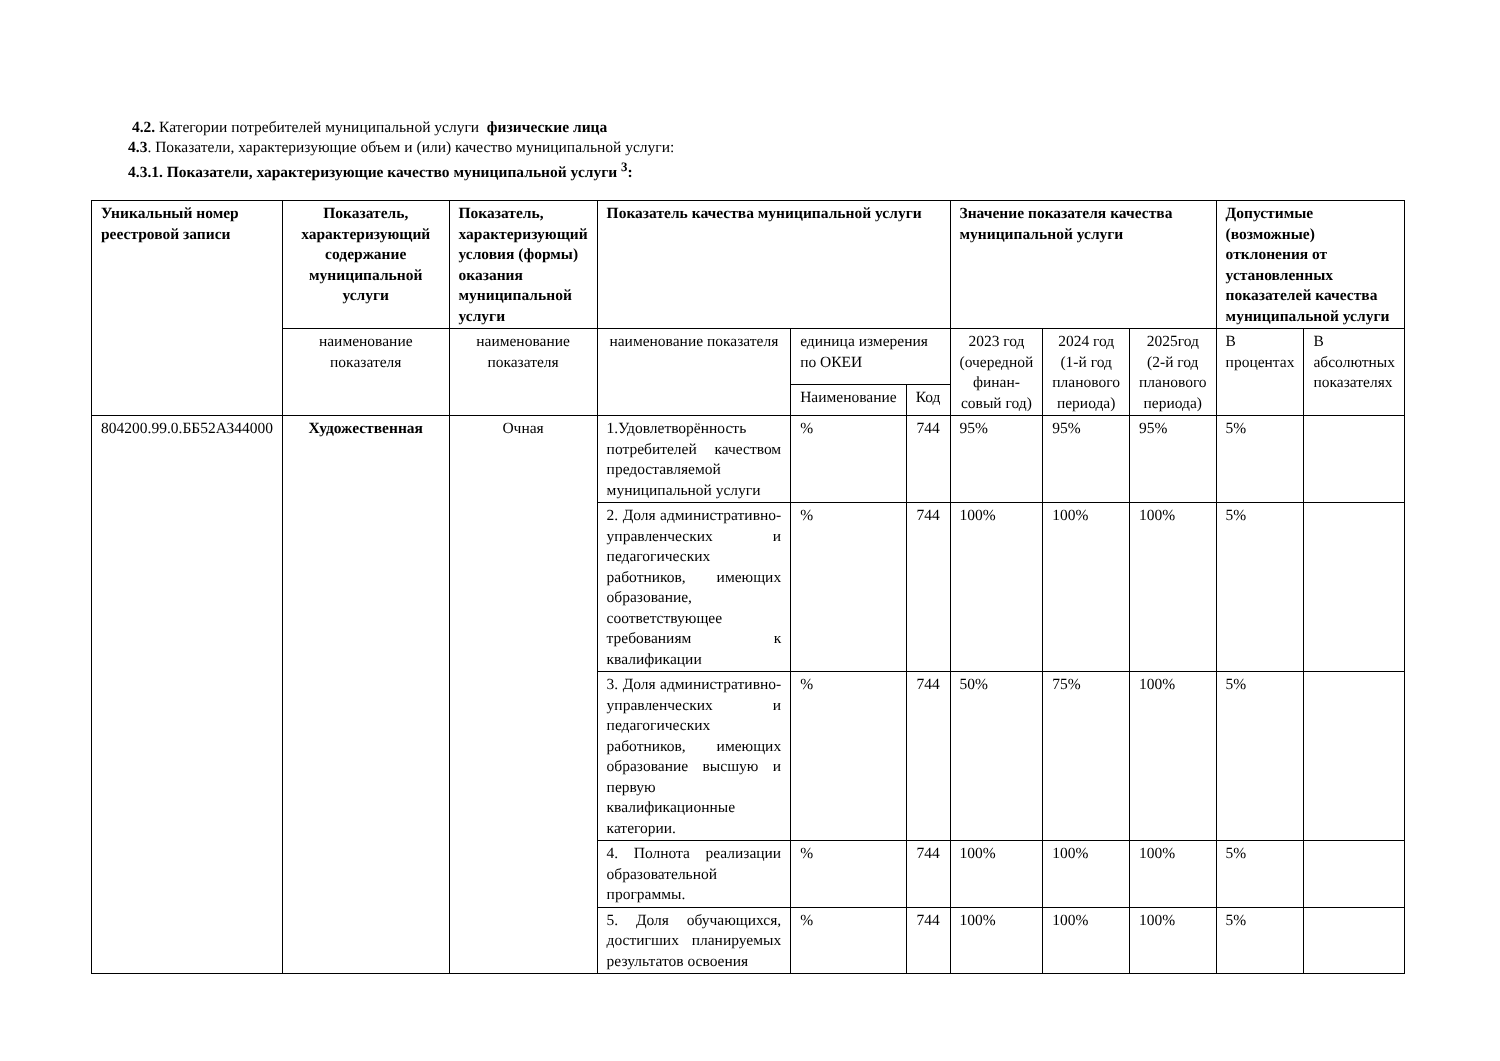4.2. Категории потребителей муниципальной услуги физические лица
4.3. Показатели, характеризующие объем и (или) качество муниципальной услуги:
4.3.1. Показатели, характеризующие качество муниципальной услуги <sup>3</sup>:
| Уникальный номер реестровой записи | Показатель, характеризующий содержание муниципальной услуги | Показатель, характеризующий условия (формы) оказания муниципальной услуги | Показатель качества муниципальной услуги | | | Значение показателя качества муниципальной услуги | | | Допустимые (возможные) отклонения от установленных показателей качества муниципальной услуги | |
| --- | --- | --- | --- | --- | --- | --- | --- | --- | --- | --- |
| | наименование показателя | наименование показателя | наименование показателя | единица измерения по ОКЕИ | | 2023 год (очередной финан-совый год) | 2024 год (1-й год планового периода) | 2025год (2-й год планового периода) | В процентах | В абсолютных показателях |
| | | | | Наименование | Код | | | | | |
| 804200.99.0.ББ52АЗ44000 | Художественная | Очная | 1.Удовлетворённость потребителей качеством предоставляемой муниципальной услуги | % | 744 | 95% | 95% | 95% | 5% | |
| | | | 2. Доля административно-управленческих и педагогических работников, имеющих образование, соответствующее требованиям к квалификации | % | 744 | 100% | 100% | 100% | 5% | |
| | | | 3. Доля административно-управленческих и педагогических работников, имеющих образование высшую и первую квалификационные категории. | % | 744 | 50% | 75% | 100% | 5% | |
| | | | 4. Полнота реализации образовательной программы. | % | 744 | 100% | 100% | 100% | 5% | |
| | | | 5. Доля обучающихся, достигших планируемых результатов освоения | % | 744 | 100% | 100% | 100% | 5% | |